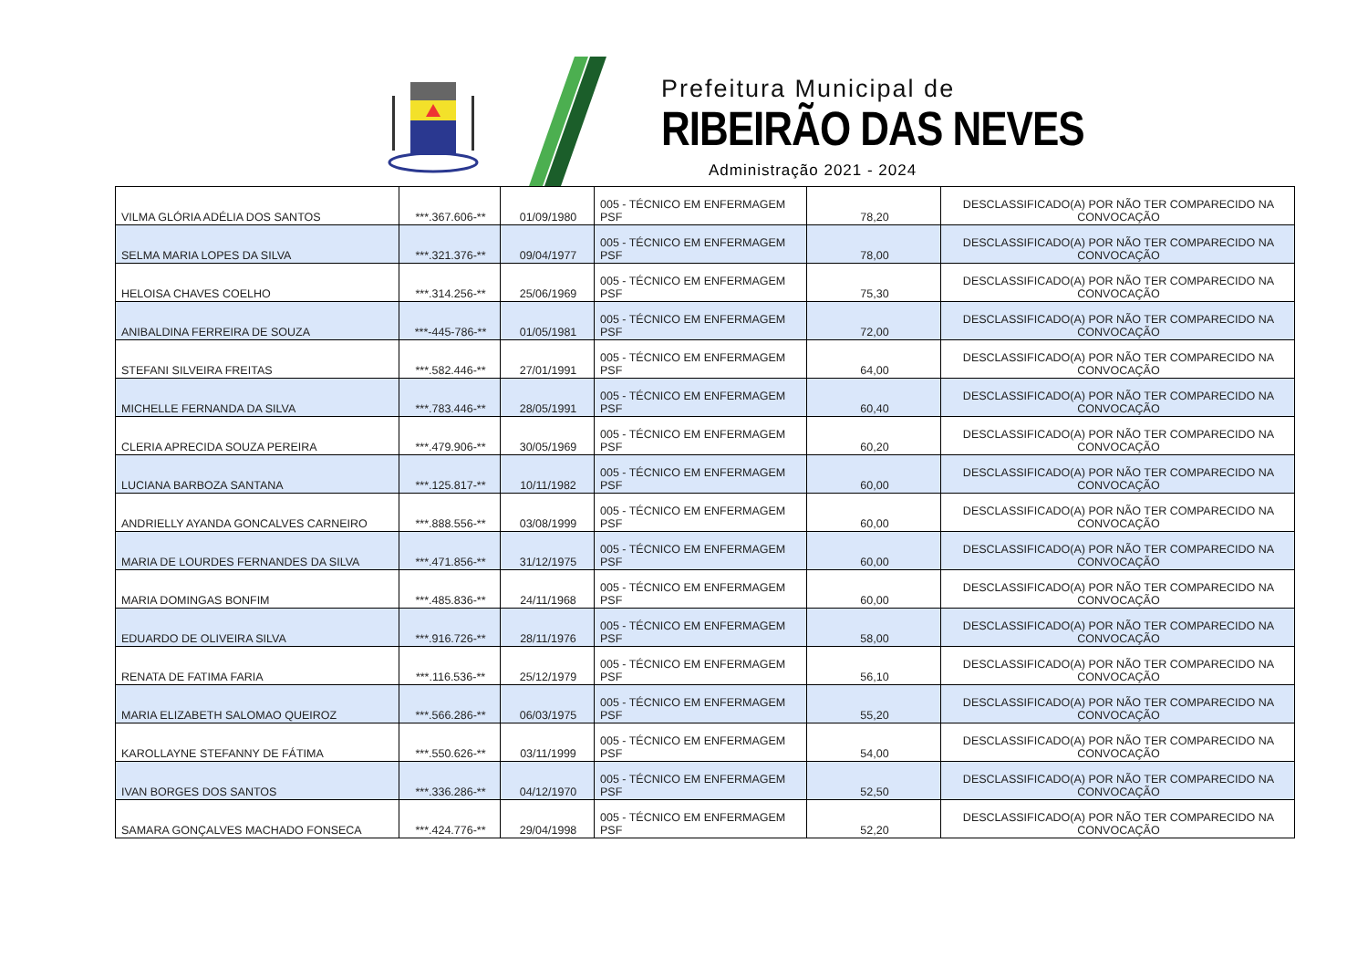Prefeitura Municipal de
RIBEIRÃO DAS NEVES
Administração 2021 - 2024
| VILMA GLÓRIA ADÉLIA DOS SANTOS | ***.367.606-** | 01/09/1980 | 005 - TÉCNICO EM ENFERMAGEM PSF | 78,20 | DESCLASSIFICADO(A) POR NÃO TER COMPARECIDO NA CONVOCAÇÃO |
| SELMA MARIA LOPES DA SILVA | ***.321.376-** | 09/04/1977 | 005 - TÉCNICO EM ENFERMAGEM PSF | 78,00 | DESCLASSIFICADO(A) POR NÃO TER COMPARECIDO NA CONVOCAÇÃO |
| HELOISA CHAVES COELHO | ***.314.256-** | 25/06/1969 | 005 - TÉCNICO EM ENFERMAGEM PSF | 75,30 | DESCLASSIFICADO(A) POR NÃO TER COMPARECIDO NA CONVOCAÇÃO |
| ANIBALDINA FERREIRA DE SOUZA | ***-445-786-** | 01/05/1981 | 005 - TÉCNICO EM ENFERMAGEM PSF | 72,00 | DESCLASSIFICADO(A) POR NÃO TER COMPARECIDO NA CONVOCAÇÃO |
| STEFANI SILVEIRA FREITAS | ***.582.446-** | 27/01/1991 | 005 - TÉCNICO EM ENFERMAGEM PSF | 64,00 | DESCLASSIFICADO(A) POR NÃO TER COMPARECIDO NA CONVOCAÇÃO |
| MICHELLE FERNANDA DA SILVA | ***.783.446-** | 28/05/1991 | 005 - TÉCNICO EM ENFERMAGEM PSF | 60,40 | DESCLASSIFICADO(A) POR NÃO TER COMPARECIDO NA CONVOCAÇÃO |
| CLERIA APRECIDA SOUZA PEREIRA | ***.479.906-** | 30/05/1969 | 005 - TÉCNICO EM ENFERMAGEM PSF | 60,20 | DESCLASSIFICADO(A) POR NÃO TER COMPARECIDO NA CONVOCAÇÃO |
| LUCIANA BARBOZA SANTANA | ***.125.817-** | 10/11/1982 | 005 - TÉCNICO EM ENFERMAGEM PSF | 60,00 | DESCLASSIFICADO(A) POR NÃO TER COMPARECIDO NA CONVOCAÇÃO |
| ANDRIELLY AYANDA GONCALVES CARNEIRO | ***.888.556-** | 03/08/1999 | 005 - TÉCNICO EM ENFERMAGEM PSF | 60,00 | DESCLASSIFICADO(A) POR NÃO TER COMPARECIDO NA CONVOCAÇÃO |
| MARIA DE LOURDES FERNANDES DA SILVA | ***.471.856-** | 31/12/1975 | 005 - TÉCNICO EM ENFERMAGEM PSF | 60,00 | DESCLASSIFICADO(A) POR NÃO TER COMPARECIDO NA CONVOCAÇÃO |
| MARIA DOMINGAS BONFIM | ***.485.836-** | 24/11/1968 | 005 - TÉCNICO EM ENFERMAGEM PSF | 60,00 | DESCLASSIFICADO(A) POR NÃO TER COMPARECIDO NA CONVOCAÇÃO |
| EDUARDO DE OLIVEIRA SILVA | ***.916.726-** | 28/11/1976 | 005 - TÉCNICO EM ENFERMAGEM PSF | 58,00 | DESCLASSIFICADO(A) POR NÃO TER COMPARECIDO NA CONVOCAÇÃO |
| RENATA DE FATIMA FARIA | ***.116.536-** | 25/12/1979 | 005 - TÉCNICO EM ENFERMAGEM PSF | 56,10 | DESCLASSIFICADO(A) POR NÃO TER COMPARECIDO NA CONVOCAÇÃO |
| MARIA ELIZABETH SALOMAO QUEIROZ | ***.566.286-** | 06/03/1975 | 005 - TÉCNICO EM ENFERMAGEM PSF | 55,20 | DESCLASSIFICADO(A) POR NÃO TER COMPARECIDO NA CONVOCAÇÃO |
| KAROLLAYNE STEFANNY DE FÁTIMA | ***.550.626-** | 03/11/1999 | 005 - TÉCNICO EM ENFERMAGEM PSF | 54,00 | DESCLASSIFICADO(A) POR NÃO TER COMPARECIDO NA CONVOCAÇÃO |
| IVAN BORGES DOS SANTOS | ***.336.286-** | 04/12/1970 | 005 - TÉCNICO EM ENFERMAGEM PSF | 52,50 | DESCLASSIFICADO(A) POR NÃO TER COMPARECIDO NA CONVOCAÇÃO |
| SAMARA GONÇALVES MACHADO FONSECA | ***.424.776-** | 29/04/1998 | 005 - TÉCNICO EM ENFERMAGEM PSF | 52,20 | DESCLASSIFICADO(A) POR NÃO TER COMPARECIDO NA CONVOCAÇÃO |